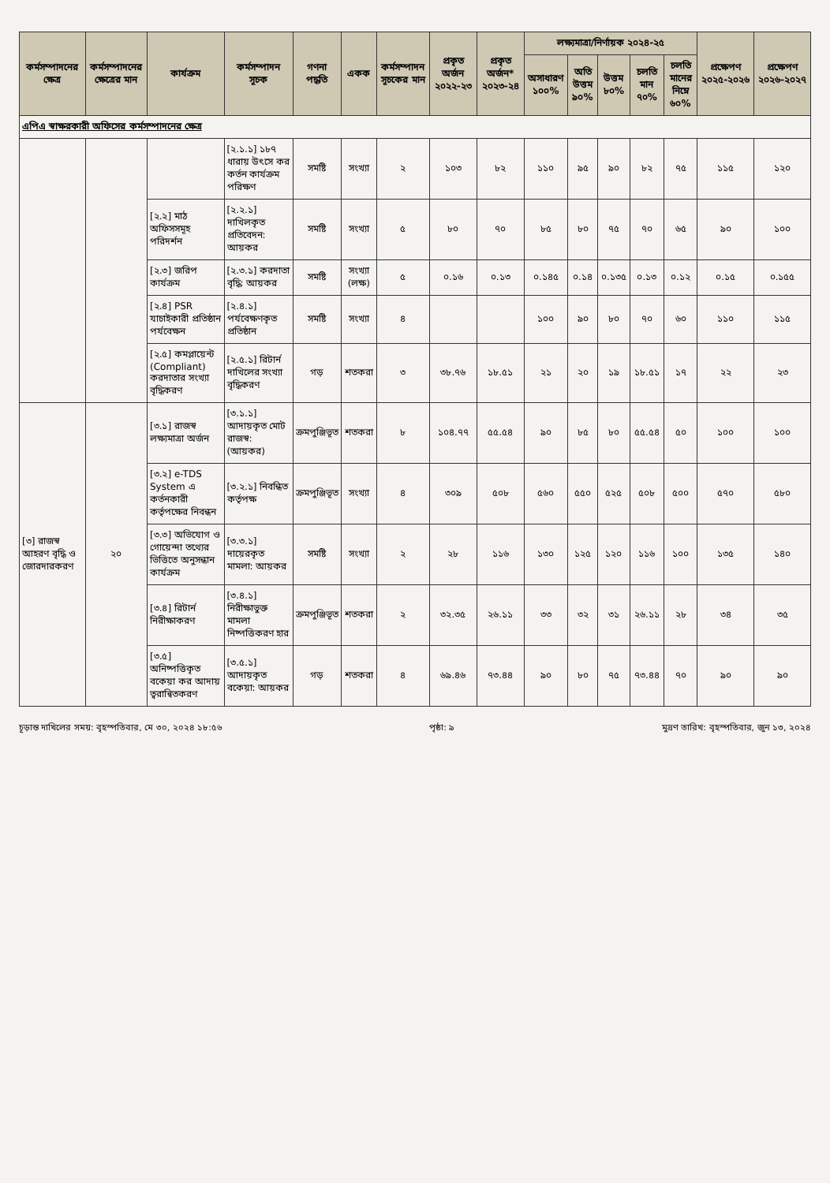| কর্মসম্পাদনের ক্ষেত্র | কর্মসম্পাদনের ক্ষেত্রের মান | কার্যক্রম | কর্মসম্পাদন সূচক | গণনা পদ্ধতি | একক | কর্মসম্পাদন সূচকের মান | প্রকৃত অর্জন ২০২২-২৩ | প্রকৃত অর্জন* ২০২৩-২৪ | লক্ষ্যমাত্রা/নির্ণায়ক ২০২৪-২৫ | | | | | প্রক্ষেপণ ২০২৫-২০২৬ | প্রক্ষেপণ ২০২৬-২০২৭ |
| --- | --- | --- | --- | --- | --- | --- | --- | --- | --- | --- | --- | --- | --- | --- | --- |
| | | | | | | | | | অসাধারণ ১০০% | অতি উত্তম ৯০% | উত্তম ৮০% | চলতি মান ৭০% | চলতি মানের নিম্নে ৬০% | | |
| এপিএ স্বাক্ষরকারী অফিসের কর্মসম্পাদনের ক্ষেত্র | | | | | | | | | | | | | | | |
| | | | [২.১.১] ১৮৭ ধারায় উৎসে কর কর্তন কার্যক্রম পরিক্ষণ | সমষ্টি | সংখ্যা | ২ | ১০৩ | ৮২ | ১১০ | ৯৫ | ৯০ | ৮২ | ৭৫ | ১১৫ | ১২০ |
| | | [২.২] মাঠ অফিসসমূহ পরিদর্শন | [২.২.১] দাখিলকৃত প্রতিবেদন: আয়কর | সমষ্টি | সংখ্যা | ৫ | ৮০ | ৭০ | ৮৫ | ৮০ | ৭৫ | ৭০ | ৬৫ | ৯০ | ১০০ |
| | | [২.৩] জরিপ কার্যক্রম | [২.৩.১] করদাতা বৃদ্ধি: আয়কর | সমষ্টি | সংখ্যা (লক্ষ) | ৫ | ০.১৬ | ০.১৩ | ০.১৪৫ | ০.১৪ | ০.১৩৫ | ০.১৩ | ০.১২ | ০.১৫ | ০.১৫৫ |
| | | [২.৪] PSR যাচাইকারী প্রতিষ্ঠান পর্যবেক্ষন | [২.৪.১] পর্যবেক্ষণকৃত প্রতিষ্ঠান | সমষ্টি | সংখ্যা | ৪ | | | ১০০ | ৯০ | ৮০ | ৭০ | ৬০ | ১১০ | ১১৫ |
| | | [২.৫] কমপ্লায়েন্ট (Compliant) করদাতার সংখ্যা বৃদ্ধিকরণ | [২.৫.১] রিটার্ন দাখিলের সংখ্যা বৃদ্ধিকরণ | গড় | শতকরা | ৩ | ৩৮.৭৬ | ১৮.৫১ | ২১ | ২০ | ১৯ | ১৮.৫১ | ১৭ | ২২ | ২৩ |
| [৩] রাজস্ব আহরণ বৃদ্ধি ও জোরদারকরণ | ২০ | [৩.১] রাজস্ব লক্ষ্যমাত্রা অর্জন | [৩.১.১] আদায়কৃত মোট রাজস্ব: (আয়কর) | ক্রমপুঞ্জিভূত | শতকরা | ৮ | ১০৪.৭৭ | ৫৫.৫৪ | ৯০ | ৮৫ | ৮০ | ৫৫.৫৪ | ৫০ | ১০০ | ১০০ |
| | | [৩.২] e-TDS System এ কর্তনকারী কর্তৃপক্ষের নিবন্ধন | [৩.২.১] নিবন্ধিত কর্তৃপক্ষ | ক্রমপুঞ্জিভূত | সংখ্যা | ৪ | ৩০৯ | ৫০৮ | ৫৬০ | ৫৫০ | ৫২৫ | ৫০৮ | ৫০০ | ৫৭০ | ৫৮০ |
| | | [৩.৩] অভিযোগ ও গোয়েন্দা তথ্যের ভিত্তিতে অনুসন্ধান কার্যক্রম | [৩.৩.১] দায়েরকৃত মামলা: আয়কর | সমষ্টি | সংখ্যা | ২ | ২৮ | ১১৬ | ১৩০ | ১২৫ | ১২০ | ১১৬ | ১০০ | ১৩৫ | ১৪০ |
| | | [৩.৪] রিটার্ন নিরীক্ষাকরণ | [৩.৪.১] নিরীক্ষাভুক্ত মামলা নিষ্পত্তিকরণ হার | ক্রমপুঞ্জিভূত | শতকরা | ২ | ৩২.৩৫ | ২৬.১১ | ৩৩ | ৩২ | ৩১ | ২৬.১১ | ২৮ | ৩৪ | ৩৫ |
| | | [৩.৫] অনিষ্পত্তিকৃত বকেয়া কর আদায় ত্বরান্বিতকরণ | [৩.৫.১] আদায়কৃত বকেয়া: আয়কর | গড় | শতকরা | ৪ | ৬৯.৪৬ | ৭৩.৪৪ | ৯০ | ৮০ | ৭৫ | ৭৩.৪৪ | ৭০ | ৯০ | ৯০ |
চূড়ান্ত দাখিলের সময়: বৃহস্পতিবার, মে ৩০, ২০২৪ ১৮:৫৬ পৃষ্ঠা: ৯ মুদ্রণ তারিখ: বৃহস্পতিবার, জুন ১৩, ২০২৪